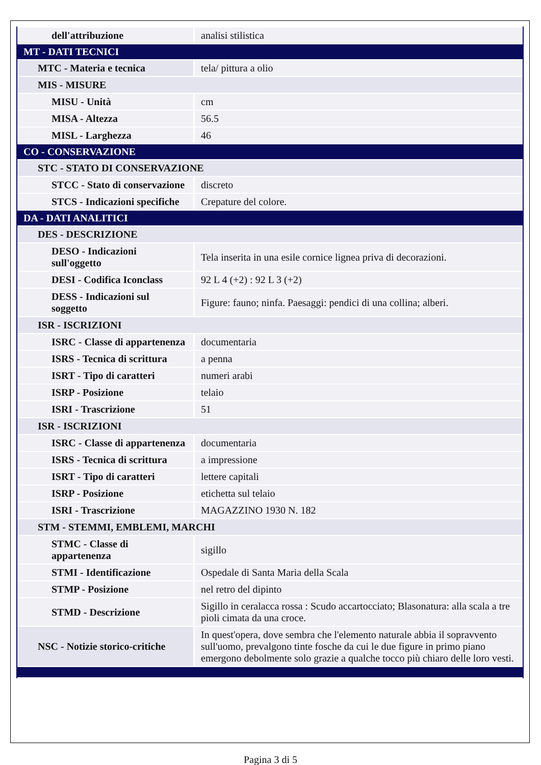| dell'attribuzione | analisi stilistica |
| MT - DATI TECNICI | |
| MTC - Materia e tecnica | tela/ pittura a olio |
| MIS - MISURE | |
| MISU - Unità | cm |
| MISA - Altezza | 56.5 |
| MISL - Larghezza | 46 |
| CO - CONSERVAZIONE | |
| STC - STATO DI CONSERVAZIONE | |
| STCC - Stato di conservazione | discreto |
| STCS - Indicazioni specifiche | Crepature del colore. |
| DA - DATI ANALITICI | |
| DES - DESCRIZIONE | |
| DESO - Indicazioni sull'oggetto | Tela inserita in una esile cornice lignea priva di decorazioni. |
| DESI - Codifica Iconclass | 92 L 4 (+2) : 92 L 3 (+2) |
| DESS - Indicazioni sul soggetto | Figure: fauno; ninfa. Paesaggi: pendici di una collina; alberi. |
| ISR - ISCRIZIONI | |
| ISRC - Classe di appartenenza | documentaria |
| ISRS - Tecnica di scrittura | a penna |
| ISRT - Tipo di caratteri | numeri arabi |
| ISRP - Posizione | telaio |
| ISRI - Trascrizione | 51 |
| ISR - ISCRIZIONI | |
| ISRC - Classe di appartenenza | documentaria |
| ISRS - Tecnica di scrittura | a impressione |
| ISRT - Tipo di caratteri | lettere capitali |
| ISRP - Posizione | etichetta sul telaio |
| ISRI - Trascrizione | MAGAZZINO 1930 N. 182 |
| STM - STEMMI, EMBLEMI, MARCHI | |
| STMC - Classe di appartenenza | sigillo |
| STMI - Identificazione | Ospedale di Santa Maria della Scala |
| STMP - Posizione | nel retro del dipinto |
| STMD - Descrizione | Sigillo in ceralacca rossa : Scudo accartocciato; Blasonatura: alla scala a tre pioli cimata da una croce. |
| NSC - Notizie storico-critiche | In quest'opera, dove sembra che l'elemento naturale abbia il sopravvento sull'uomo, prevalgono tinte fosche da cui le due figure in primo piano emergono debolmente solo grazie a qualche tocco più chiaro delle loro vesti. |
Pagina 3 di 5